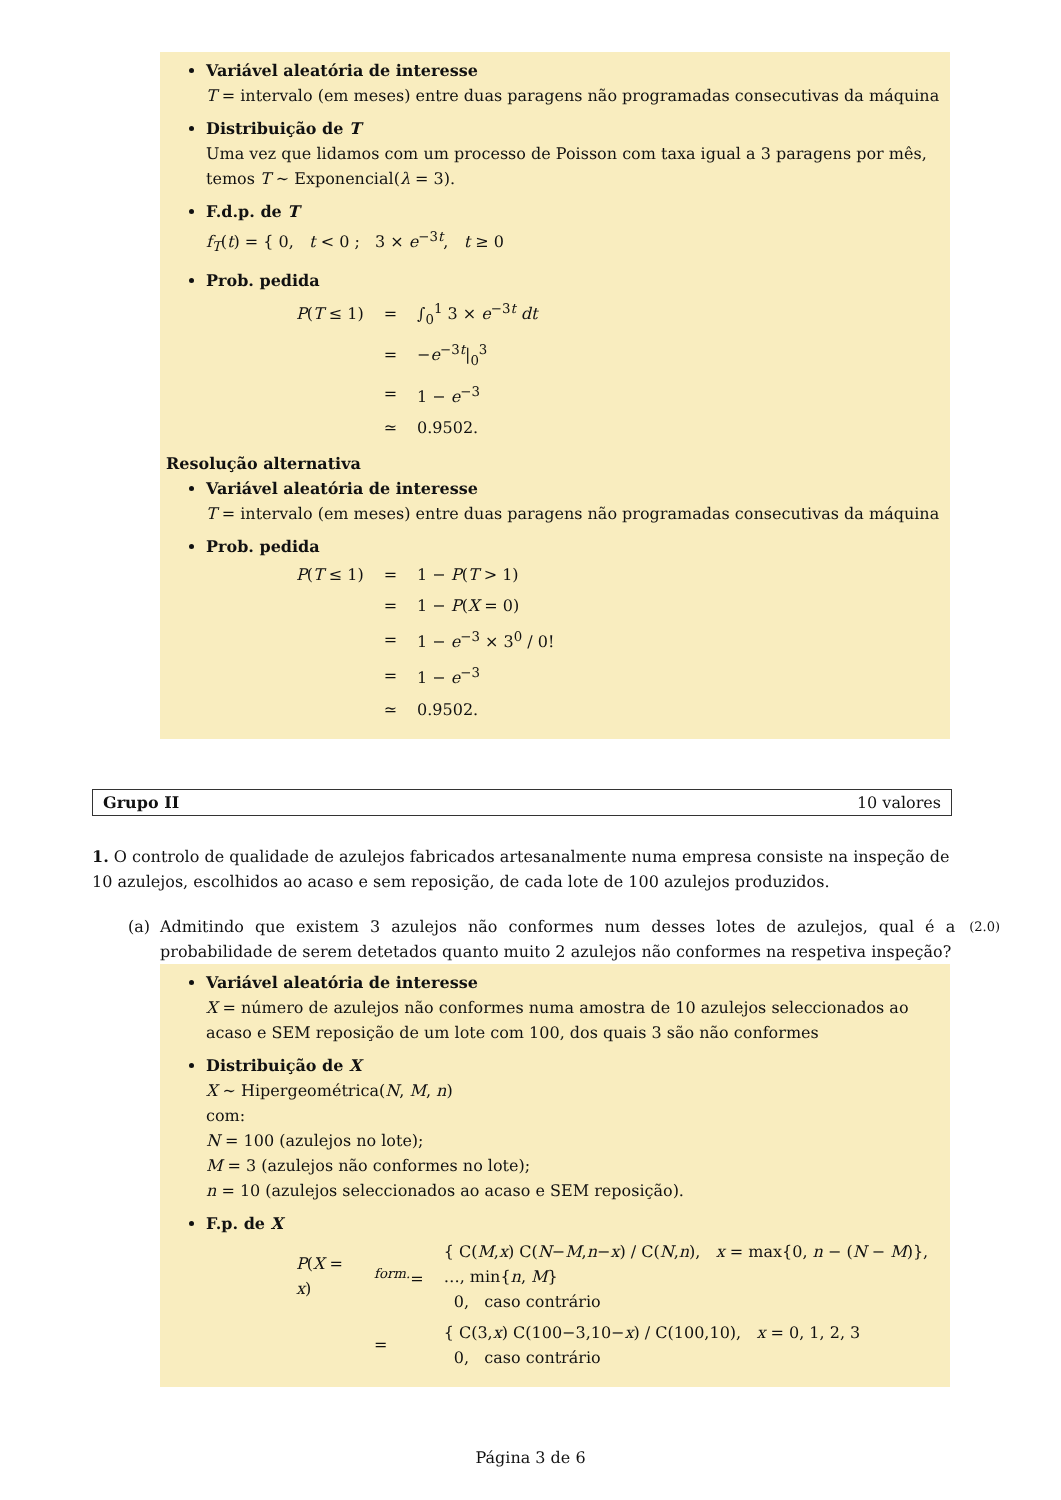Variável aleatória de interesse
T = intervalo (em meses) entre duas paragens não programadas consecutivas da máquina
Distribuição de T
Uma vez que lidamos com um processo de Poisson com taxa igual a 3 paragens por mês, temos T ~ Exponencial(λ = 3).
F.d.p. de T
f<sub>T</sub>(t) = { 0, t < 0 ; 3 × e<sup>−3t</sup>, t ≥ 0
Prob. pedida
| P ( T ≤ 1) | = | ∫<sub>0</sub><sup>1</sup> 3 × e<sup>−3t</sup> dt |
| | = | − e<sup>−3t</sup>/<sub>0</sub><sup>3</sup> |
| | = | 1 − e<sup>−3</sup> |
| | ≃ | 0.9502. |
Resolução alternativa
Variável aleatória de interesse
T = intervalo (em meses) entre duas paragens não programadas consecutivas da máquina
Prob. pedida
| P ( T ≤ 1) | = | 1 − P ( T > 1) |
| | = | 1 − P ( X = 0) |
| | = | 1 − e<sup>−3</sup> × 3<sup>0</sup> / 0! |
| | = | 1 − e<sup>−3</sup> |
| | ≃ | 0.9502. |
Grupo II 10 valores
1. O controlo de qualidade de azulejos fabricados artesanalmente numa empresa consiste na inspeção de 10 azulejos, escolhidos ao acaso e sem reposição, de cada lote de 100 azulejos produzidos.
(a) Admitindo que existem 3 azulejos não conformes num desses lotes de azulejos, qual é a probabilidade de serem detetados quanto muito 2 azulejos não conformes na respetiva inspeção? (2.0)
Variável aleatória de interesse
X = número de azulejos não conformes numa amostra de 10 azulejos seleccionados ao acaso e SEM reposição de um lote com 100, dos quais 3 são não conformes
Distribuição de X
X ~ Hipergeométrica(N, M, n)
com:
N = 100 (azulejos no lote);
M = 3 (azulejos não conformes no lote);
n = 10 (azulejos seleccionados ao acaso e SEM reposição).
F.p. de X
| P ( X = x ) | <sup>form.</sup>= | { C( M , x ) C( N − M , n − x ) / C( N , n ), x = max{0, n − ( N − M )}, …, min{ n , M } 0, caso contrário |
| | = | { C(3, x ) C(100−3,10− x ) / C(100,10), x = 0, 1, 2, 3 0, caso contrário |
Página 3 de 6